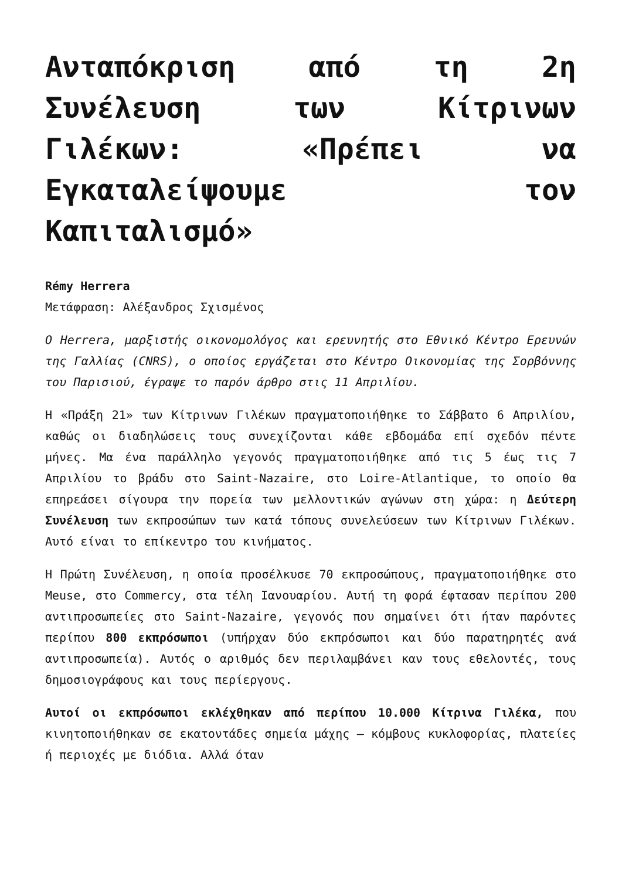Ανταπόκριση από τη 2η Συνέλευση των Κίτρινων Γιλέκων: «Πρέπει να Εγκαταλείψουμε τον Καπιταλισμό»
Rémy Herrera
Μετάφραση: Αλέξανδρος Σχισμένος
O Herrera, μαρξιστής οικονομολόγος και ερευνητής στο Εθνικό Κέντρο Ερευνών της Γαλλίας (CNRS), ο οποίος εργάζεται στο Κέντρο Οικονομίας της Σορβόννης του Παρισιού, έγραψε το παρόν άρθρο στις 11 Απριλίου.
Η «Πράξη 21» των Κίτρινων Γιλέκων πραγματοποιήθηκε το Σάββατο 6 Απριλίου, καθώς οι διαδηλώσεις τους συνεχίζονται κάθε εβδομάδα επί σχεδόν πέντε μήνες. Μα ένα παράλληλο γεγονός πραγματοποιήθηκε από τις 5 έως τις 7 Απριλίου το βράδυ στο Saint-Nazaire, στο Loire-Atlantique, το οποίο θα επηρεάσει σίγουρα την πορεία των μελλοντικών αγώνων στη χώρα: η Δεύτερη Συνέλευση των εκπροσώπων των κατά τόπους συνελεύσεων των Κίτρινων Γιλέκων. Αυτό είναι το επίκεντρο του κινήματος.
Η Πρώτη Συνέλευση, η οποία προσέλκυσε 70 εκπροσώπους, πραγματοποιήθηκε στο Meuse, στο Commercy, στα τέλη Ιανουαρίου. Αυτή τη φορά έφτασαν περίπου 200 αντιπροσωπείες στο Saint-Nazaire, γεγονός που σημαίνει ότι ήταν παρόντες περίπου 800 εκπρόσωποι (υπήρχαν δύο εκπρόσωποι και δύο παρατηρητές ανά αντιπροσωπεία). Αυτός ο αριθμός δεν περιλαμβάνει καν τους εθελοντές, τους δημοσιογράφους και τους περίεργους.
Αυτοί οι εκπρόσωποι εκλέχθηκαν από περίπου 10.000 Κίτρινα Γιλέκα, που κινητοποιήθηκαν σε εκατοντάδες σημεία μάχης – κόμβους κυκλοφορίας, πλατείες ή περιοχές με διόδια. Αλλά όταν